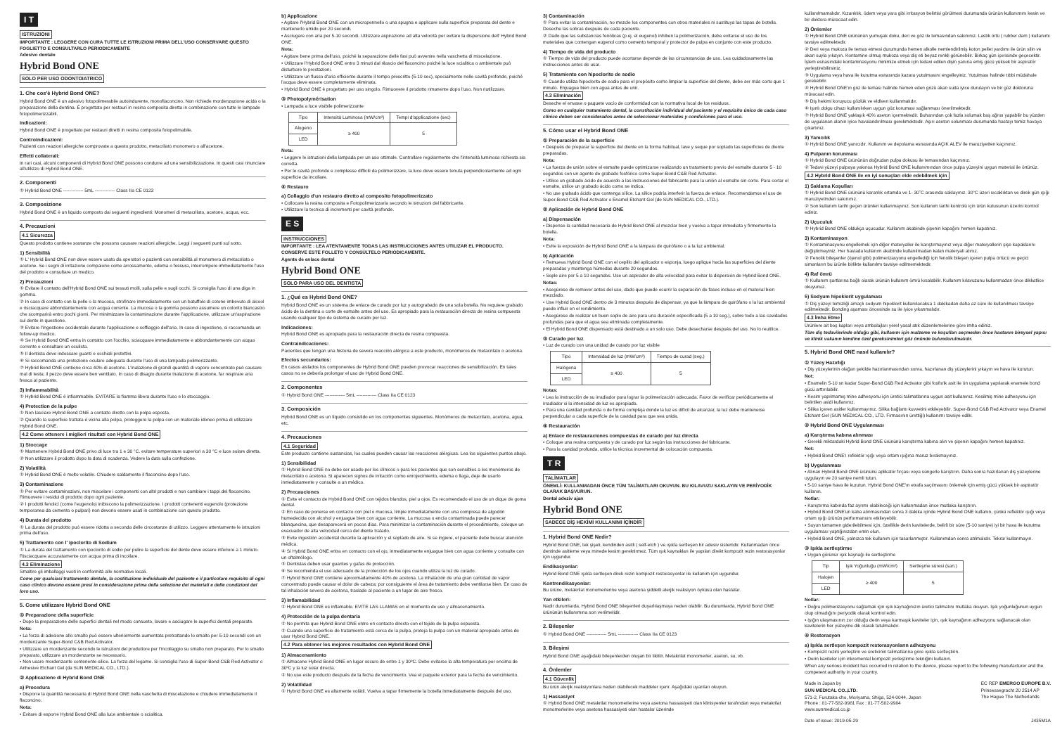I T
ISTRUZIONI
IMPORTANTE : LEGGERE CON CURA TUTTE LE ISTRUZIONI PRIMA DELL'USO CONSERVARE QUESTO FOGLIETTO E CONSULTARLO PERIODICAMENTE
Adesivo dentale
Hybrid Bond ONE
SOLO PER USO ODONTOIATRICO
1. Che cos'è Hybrid Bond ONE?
Hybrid Bond ONE è un adesivo fotopolimerabile autoindurente, monoflaconcino. Non richiede mordenzazione acida o la preparazione della dentina. È progettato per restauri in resina composita diretta in combinazione con tutte le lampade fotopolimerizzabili.
Indicazioni:
Hybrid Bond ONE è progettato per restauri diretti in resina composita fotopolimabile.
Controindicazioni:
Pazienti con reazioni allergiche comprovate a questo prodotto, metacrilato monomero o all'acetone.
Effetti collaterali:
In rari casi, alcuni componenti di Hybrid Bond ONE possono condurre ad una sensibilizzazione. In questi casi rinunciare all'utilizzo di Hybrid Bond ONE.
2. Componenti
① Hybrid Bond ONE ------------- 5mL ------------- Class IIa CE 0123
3. Composizione
Hybrid Bond ONE è un liquido composto dai seguenti ingredienti: Monomeri di metacrilato, acetone, acqua, ecc.
4. Precauzioni
4.1 Sicurezza
Questo prodotto contiene sostanze che possono causare reazioni allergiche. Leggi i seguenti punti sul sotto.
1) Sensibilità
① L' Hybrid Bond ONE non deve essere usato da operatori o pazienti con sensibilità al monomero di metacrilato o acetone. Se i segni di irritazione compaiono come arrossamento, edema o fessura, interrompere immediatamente l'uso del prodotto e consultare un medico.
2) Precauzioni
① Evitare il contatto dell'Hybrid Bond ONE sui tessuti molli, sulla pelle e sugli occhi. Si consiglia l'uso di una diga in gomma.
② In caso di contatto con la pelle o la mucosa, strofinare immediatamente con un batuffolo di cotone imbevuto di alcool e risciacquare abbondantemente con acqua corrente. La mucosa o la gomma possono assumere un colorito biancastro che scomparirà entro pochi giorni. Per minimizzare la contaminazione durante l'applicazione, utilizzare un'aspirazione sul dente in questione.
③ Evitare l'ingestione accidentale durante l'applicazione e soffiaggio dell'aria. In caso di ingestione, si raccomanda un follow-up medico.
④ Se Hybrid Bond ONE entra in contatto con l'occhio, sciacquare immediatamente e abbondantemente con acqua corrente e consultare un oculista.
⑤ Il dentista deve indossare guanti e occhiali protettivi.
⑥ Si raccomanda una protezione oculare adeguata durante l'uso di una lampada polimerizzante.
⑦ Hybrid Bond ONE contiene circa 40% di acetone. L'inalazione di grandi quantità di vapore concentrato può causare mal di testa; il pezzo deve essere ben ventilato. In caso di disagio durante inalazione di acetone, far respirare aria fresca al paziente.
3) Infiammabilità
① Hybrid Bond ONE è infiammabile. EVITARE la fiamma libera durante l'uso e lo stoccaggio.
4) Protection de la pulpe
① Non lasciare Hybrid Bond ONE a contatto diretto con la polpa esposta.
② Quando la superficie trattata è vicina alla polpa, proteggere la polpa con un materiale idoneo prima di utilizzare Hybrid Bond ONE.
4.2 Come ottenere i migliori risultati con Hybrid Bond ONE
1) Stoccage
① Mantenere Hybrid Bond ONE privo di luce tra 1 e 30 °C. evitare temperature superiori a 30 °C e luce solare diretta.
② Non utilizzare il prodotto dopo la data di scadenza. Vedere la data sulla confezione.
2) Volatilità
① Hybrid Bond ONE è molto volatile. Chiudere saldamente il flaconcino dopo l'uso.
3) Contaminazione
① Per evitare contaminazioni, non miscelare i componenti con altri prodotti e non cambiare i tappi del flaconcino. Rimuovere i residui di prodotto dopo ogni paziente.
② I prodotti fenolici (come l'eugenolo) inibiscono la polimerizzazione. I prodotti contenenti eugenolo (protezione temporanea da cemento o pulpari) non devono essere usati in combinazione con questo prodotto.
4) Durata del prodotto
① La durata del prodotto può essere ridotta a seconda delle circostanze di utilizzo. Leggere attentamente le istruzioni prima dell'uso.
5) Trattamento con l' ipoclorito di Sodium
① La durata del trattamento con ipoclorito di sodio per pulire la superficie del dente deve essere inferiore a 1 minuto. Risciacquare accuratamente con acqua prima di incollare.
4.3 Eliminazione
Smaltire gli imballaggi vuoti in conformità alle normative locali.
Come per qualsiasi trattamento dentale, la costituzione individuale del paziente e il particolare requisito di ogni caso clinico devono essere presi in considerazione prima della selezione dei materiali e delle condizioni del loro uso.
5. Come utilizzare Hybrid Bond ONE
① Preparazione della superficie
• Dopo la preparazione delle superfici dentali nel modo consueto, lavare e asciugare le superfici dentali preparate.
Nota:
• La forza di adesione allo smalto può essere ulteriormente aumentata pretrattando lo smalto per 5-10 secondi con un mordenzante Super-Bond C&B Red Activator.
• Utilizzare un mordenzante secondo le istruzioni del produttore per l'incollaggio su smalto non preparato. Per lo smalto preparato, utilizzare un mordenzante se necessario.
• Non usare mordenzante contenente silice. La forza del legame. Si consiglia l'uso di Super-Bond C&B Red Activator o Anhesive Etchant Gel (da SUN MEDICAL CO., LTD.).
② Applicazione di Hybrid Bond ONE
a) Procedura
• Disporre la quantità necessaria di Hybrid Bond ONE nella vaschetta di miscelazione e chiudere immediatamente il flaconcino.
Nota:
• Evitare di esporre Hybrid Bond ONE alla luce ambientale o scialitica.
b) Applicazione
• Agitare l'Hybrid Bond ONE con un micropennello o una spugna e applicare sulla superficie preparata del dente e mantenerlo umido per 20 secondi.
• Asciugare con aria per 5-10 secondi. Utilizzare aspirazione ad alta velocità per evitare la dispersione dell' Hybrid Bond ONE.
Nota:
• Agitare bene prima dell'uso, poiché la separazione delle fasi può avvenire nella vaschetta di miscelazione.
• Utilizzare l'Hybrid Bond ONE entro 3 minuti dal rilascio del flaconcino poiché la luce scialitica o ambientale può disturbare le prestazioni.
• Utilizzare un flusso d'aria efficiente durante il tempo prescritto (5-10 sec), specialmente nelle cavità profonde, poiché l'acqua deve essere completamente eliminata.
• Hybrid Bond ONE è progettato per uso singolo. Rimuovere il prodotto rimanente dopo l'uso. Non riutilizzare.
③ Photopolymérisation
• Lampada a luce visibile polimerizzante
| Tipo | Intensità Luminosa (mW/cm²) | Tempi d'applicazione (sec) |
| --- | --- | --- |
| Alogeno | ≥ 400 | 5 |
| LED | | |
Nota:
• Leggere le istruzioni della lampada per un uso ottimale. Controllare regolarmente che l'intensità luminosa richiesta sia corretta.
• Per le cavità profonde e complesse difficili da polimerizzare, la luce deve essere tenuta perpendicolarmente ad ogni superficie da incollare.
④ Restauro
a) Collaggio d'un restauro diretto al composito fotopolimerizzato
• Collocare la resina composita e Fotopolimerizzarla secondo le istruzioni del fabbricante.
• Utilizzare la tecnica di incrementi per cavità profonde.
E S
INSTRUCCIONES
IMPORTANTE : LEA ATENTAMENTE TODAS LAS INSTRUCCIONES ANTES UTILIZAR EL PRODUCTO. CONSERVE ESTE FOLLETO Y CONSÚLTELO PERIÓDICAMENTE.
Agente de enlace dental
Hybrid Bond ONE
SOLO PARA USO DEL DENTISTA
1. ¿Qué es Hybrid Bond ONE?
Hybrid Bond ONE es un sistema de enlace de curado por luz y autograbado de una sola botella. No requiere grabado ácido de la dentina o corte de esmalte antes del uso. Es apropiado para la restauración directa de resina compuesta usando cualquier tipo de sistema de curado por luz.
Indicaciones:
Hybrid Bond ONE es apropiado para la restauración directa de resina compuesta.
Contraindicaciones:
Pacientes que tengan una historia de severa reacción alérgica a este producto, monómeros de metacrilato o acetona.
Efectos secundarios:
En casos aislados los componentes de Hybrid Bond ONE pueden provocar reacciones de sensibilización. En tales casos no se debería prolongar el uso de Hybrid Bond ONE.
2. Componentes
① Hybrid Bond ONE ------------- 5mL ------------- Class IIa CE 0123
3. Composición
Hybrid Bond ONE es un líquido consistido en los componentes siguientes. Monómeros de metacrilato, acetona, agua, etc.
4. Precauciones
4.1 Seguridad
Este producto contiene sustancias, los cuales pueden causar las reacciones alérgicas. Lea los siguientes puntos abajo.
1) Sensibilidad
① Hybrid Bond ONE no debe ser usado por los clínicos o para los pacientes que son sensibles a los monómeros de metacrilato o acetona. Si aparecen signos de irritación como enrojecimiento, edema o llaga, deje de usarlo inmediatamente y consulte a un médico.
2) Precauciones
① Evite el contacto de Hybrid Bond ONE con tejidos blandos, piel u ojos. Es recomendado el uso de un dique de goma dental.
② En caso de ponerse en contacto con piel o mucosa, limpie inmediatamente con una compresa de algodón humedecida con alcohol y enjuague bien con agua corriente. La mucosa o encía contaminada puede parecer blanquecina, que desaparecerá en pocos días. Para minimizar la contaminación durante el procedimiento, coloque un evacuador de alta velocidad cerca del diente tratado.
③ Evite ingestión accidental durante la aplicación y el soplado de aire. Si se ingiere, el paciente debe buscar atención médica.
④ Si Hybrid Bond ONE entra en contacto con el ojo, inmediatamente enjuague bien con agua corriente y consulte con un oftalmólogo.
⑤ Dentistas deben usar guantes y gafas de protección.
⑥ Se recomienda el uso adecuado de la protección de los ojos cuando utiliza la luz de curado.
⑦ Hybrid Bond ONE contiene aproximadamente 40% de acetona. La inhalación de una gran cantidad de vapor concentrado puede causar el dolor de cabeza; por consiguiente el área de tratamiento debe ventilarse bien. En caso de tal inhalación severa de acetona, traslade al paciente a un lugar de aire fresco.
3) Inflamabilidad
① Hybrid Bond ONE es inflamable. EVITE LAS LLAMAS en el momento de uso y almacenamiento.
4) Protección de la pulpa dentaria
① No permita que Hybrid Bond ONE entre en contacto directo con el tejido de la pulpa expuesta.
② Cuando una superficie de tratamiento está cerca de la pulpa, proteja la pulpa con un material apropiado antes de usar Hybrid Bond ONE.
4.2 Para obtener los mejores resultados con Hybrid Bond ONE
1) Almacenamiento
① Almacene Hybrid Bond ONE en lugar oscuro de entre 1 y 30ºC. Debe evitarse la alta temperatura por encima de 30ºC y la luz solar directa.
② No use este producto después de la fecha de vencimiento. Vea el paquete exterior para la fecha de vencimiento.
2) Volatilidad
① Hybrid Bond ONE es altamente volátil. Vuelva a tapar firmemente la botella inmediatamente después del uso.
3) Contaminación
① Para evitar la contaminación, no mezcle los componentes con otros materiales ni sustituya las tapas de botella. Deseche las sobras después de cada paciente.
② Dado que las substancias fenólicas (p.ej. el eugenol) inhiben la polimerización, debe evitarse el uso de los materiales que contengan eugenol como cemento temporal y protector de pulpa en conjunto con este producto.
4) Tiempo de vida del producto
① Tiempo de vida del producto puede acortarse depende de las circunstancias de uso. Lea cuidadosamente las instrucciones antes de usar.
5) Tratamiento con hipoclorito de sodio
① Cuando utiliza hipoclorito de sodio para el propósito como limpiar la superficie del diente, debe ser más corto que 1 minuto. Enjuague bien con agua antes de unir.
4.3 Eliminación
Deseche el envase o paquete vacío de conformidad con la normativa local de los residuos.
Como en cualquier tratamiento dental, la constitución individual del paciente y el requisito único de cada caso clínico deben ser considerados antes de seleccionar materiales y condiciones para el uso.
5. Cómo usar el Hybrid Bond ONE
① Preparación de la superficie
• Después de preparar la superficie del diente en la forma habitual, lave y seque por soplado las superficies de diente preparadas.
Nota:
• La fuerza de unión sobre el esmalte puede optimizarse realizando un tratamiento previo del esmalte durante 5 - 10 segundos con un agente de grabado fosfórico como Super-Bond C&B Red Activator.
• Utilice un grabado ácido de acuerdo a las instrucciones del fabricante para la unión al esmalte sin corte. Para cortar el esmalte, utilice un grabado ácido como se indica.
• No use grabado ácido que contenga sílice. La sílice podría interferir la fuerza de enlace. Recomendamos el uso de Super-Bond C&B Red Activator o Enamel Etchant Gel (de SUN MEDICAL CO., LTD.).
② Aplicación de Hybrid Bond ONE
a) Dispensación
• Dispense la cantidad necesaria de Hybrid Bond ONE al mezclar bien y vuelva a tapar inmediata y firmemente la botella.
Nota:
• Evite la exposición de Hybrid Bond ONE a la lámpara de quirófano o a la luz ambiental.
b) Aplicación
• Remueva Hybrid Bond ONE con el cepillo del aplicador o esponja, luego aplique hacia las superficies del diente preparadas y mantenga húmedas durante 20 segundos.
• Sople aire por 5 a 10 segundos. Use un aspirador de alta velocidad para evitar la dispersión de Hybrid Bond ONE.
Notas:
• Asegúrese de remover antes del uso, dado que puede ocurrir la separación de fases incluso en el material bien mezclado.
• Use Hybrid Bond ONE dentro de 3 minutos después de dispensar, ya que la lámpara de quirófano o la luz ambiental puede influir en el rendimiento.
• Asegúrese de realizar un buen soplo de aire para una duración especificada (5 a 10 seg.), sobre todo a las cavidades profundas para que el agua sea eliminada completamente.
• El Hybrid Bond ONE dispensado está destinado a un solo uso. Debe desecharse después del uso. No lo reutilice.
③ Curado por luz
• Luz de curado con una unidad de curado por luz visible
| Tipo | Intensidad de luz (mW/cm²) | Tiempo de curad (seg.) |
| --- | --- | --- |
| Halógena | ≥ 400 | 5 |
| LED | | |
Notas:
• Lea la instrucción de su irradiador para lograr la polimerización adecuada. Favor de verificar periódicamente el irradiador si la intensidad de luz es apropiada.
• Para una cavidad profunda o de forma compleja donde la luz es difícil de alcanzar, la luz debe mantenerse perpendicular a cada superficie de la cavidad para que sea unida.
④ Restauración
a) Enlace de restauraciones compuestas de curado por luz directa
• Coloque una resina compuesta y de curado por luz según las instrucciones del fabricante.
• Para la cavidad profunda, utilice la técnica incremental de colocación compuesta.
T R
TALİMATLAR
ÖNEMLİ: KULLANMADAN ÖNCE TÜM TALİMATLARI OKUYUN. BU KILAVUZU SAKLAYIN VE PERİYODİK OLARAK BAŞVURUN.
Dental adeziv ajan
Hybrid Bond ONE
SADECE DİŞ HEKİMİ KULLANIMI İÇİNDİR
1. Hybrid Bond ONE Nedir?
Hybrid Bond ONE, tek şişeli, kendinden asitli ( self-etch ) ve ışıkla sertleşen bir adesiv sistemdir. Kullanmadan önce dentinde asitleme veya minede kesim gerektirmez. Tüm ışık kaynakları ile yapılan direkt kompozit rezin restorasyonlar için uygundur.
Endikasyonlar:
Hybrid Bond ONE ışıkla sertleşen direk rezin kompozit restorasyonlar ile kullanım için uygundur.
Kontrendikasyonlar:
Bu ürüne, metakrilat monomerlerine veya asetona şiddetli alerjik reaksiyon öyküsü olan hastalar.
Yan etkileri:
Nadir durumlarda, Hybrid Bond ONE bileşenleri duyarlılaşmaya neden olabilir. Bu durumlarda, Hybrid Bond ONE ürününün kullanımına son verilmelidir.
2. Bileşenler
① Hybrid Bond ONE ------------- 5mL ------------- Class IIa CE 0123
3. Bileşimi
Hybrid Bond ONE aşağıdaki bileşenlerden oluşan bir likittir. Metakrilat monomerler, aseton, su, vb.
4. Önlemler
4.1 Güvenlik
Bu ürün alerjik reaksiyonlara neden olabilecek maddeler içerir. Aşağıdaki uyarıları okuyun.
1) Hassasiyet
① Hybrid Bond ONE metakrilat monomerlerine veya asetona hassasiyeti olan klinisyenler tarafından veya metakrilat monomerlerine veya asetona hassasiyeti olan hastalar üzerinde
kullanılmamalıdır. Kızarıklık, ödem veya yara gibi irritasyon belirtisi görülmesi durumunda ürünün kullanımını kesin ve bir doktora müracaat edin.
2) Önlemler
① Hybrid Bond ONE ürününün yumuşak doku, deri ve göz ile temasından sakınınız. Lastik örtü ( rubber dam ) kullanımı tavsiye edilmektedir.
② Deri veya mukoza ile temas etmesi durumunda hemen alkolle nemlendirilmiş koton pellet yardımı ile ürün silin ve akan suyla yıkayın. Kontamine olmuş mukoza veya diş eti beyaz renkli görünebilir. Birkaç gün içerisinde geçecektir. İşlem esnasındaki kontaminasyonu minimize etmek için tedavi edilen dişin yanına emiş gücü yüksek bir aspiratör yerleştirebilirsiniz.
③ Uygulama veya hava ile kurutma esnasında kazara yutulmasını engelleyiniz. Yutulması halinde tıbbi müdahale gerekebilir.
④ Hybrid Bond ONE'ın göz ile teması halinde hemen eden gözü akan suda iyice durulayın ve bir göz doktoruna müracaat edin.
⑤ Diş hekimi koruyucu gözlük ve eldiven kullanmalıdır.
⑥ Işınlı dolgu cihazı kullanılırken uygun göz koruması sağlanması önerilmektedir.
⑦ Hybrid Bond ONE yaklaşık 40% aseton içermektedir. Buharından çok fazla solumak baş ağrısı yapabilir bu yüzden de uygulanan alanın iyice havalandırılması gerekmektedir. Aşırı aseton solunması durumunda hastayı temiz havaya çıkartınız.
3) Yanıcılık
① Hybrid Bond ONE yanıcıdır. Kullanım ve depolama esnasında AÇIK ALEV ile maruziyetten kaçınınız.
4) Pulpanın korunması
① Hybrid Bond ONE ürününün doğrudan pulpa dokusu ile temasından kaçınınız.
② Tedavi yüzeyi pulpaya yakınsa Hybrid Bond ONE kullanımından önce pulpa yüzeyini uygun material ile örtünüz.
4.2 Hybrid Bond ONE ile en iyi sonuçları elde edebilmek için
1) Saklama Koşulları
① Hybrid Bond ONE ürününü karanlık ortamda ve 1- 30˚C arasında saklayınız. 30°C üzeri sıcaklıktan ve direk gün ışığı maruziyetinden sakınınız.
② Son kullanım tarihi geçen ürünleri kullanmayınız. Son kullanım tarihi kontrolü için ürün kutusunun üzerini kontrol ediniz.
2) Uçuculuk
① Hybrid Bond ONE oldukça uçucudur. Kullanım akabinde şişenin kapağını hemen kapatınız.
3) Kontaminasyon
① Kontaminasyonu engellemek için diğer materyaller ile karıştırmayınız veya diğer materyallerin şişe kapaklarını değiştirmeyiniz. Her hastada kullanım akabinde kullanılmadan kalan materyali atınız.
② Fenolik bileşenler (öjenol gibi) polimerizasyonu engellediği için fenolik bileşen içeren pulpa örtücü ve geçici simanların bu ürünle birlikte kullanılmı tavsiye edilmemektedir.
4) Raf ömrü
① Kullanım şartlarına bağlı olarak ürünün kullanım ömrü kısalabilir. Kullanım kılavuzunu kullanmadan önce dikkatlice okuyunuz.
5) Sodyum hipoklorit uygulaması
① Diş yüzeyi temizliği amaçlı sodyum hipoklorit kullanılacaksa 1 dakikadan daha az süre ile kullanılması tavsiye edilmektedir. Bonding aşaması öncesinde su ile iyice yıkanmalıdır.
4.3 İmha Etme
Ürünlere ait boş kapları veya ambalajları yerel yasal atık düzenlemelerine göre imha ediniz.
Tüm diş tedavilerinde olduğu gibi, kullanım için malzeme ve koşulları seçmeden önce hastanın bireysel yapısı ve klinik vakanın kendine özel gereksinimleri göz önünde bulundurulmalıdır.
5. Hybrid Bond ONE nasıl kullanılır?
① Yüzey Hazırlığı
• Diş yüzeylerinin olağan şekilde hazırlanmasından sonra, hazırlanan diş yüzeylerini yıkayın ve hava ile kurutun.
Not:
• Enamelin 5-10 sn kadar Super-Bond C&B Red Activator gibi fosforik asit ile ön uygulama yapılarak enamele bond gücü arttırılabilir.
• Kesim yapılmamış mine adhesyonu için üretici talimatlarına uygun asit kullanınız. Kesilmiş mine adhesyonu için belirtilen asidi kullanınız.
• Silika içeren asitler kullanmayınız. Silika bağlantı kuvvetini etkileyebilir. Super-Bond C&B Red Activator veya Enamel Etchant Gel (SUN MEDICAL CO., LTD. Firmasının ürettiği) kullanımı tavsiye edilir.
② Hybrid Bond ONE Uygulanması
a) Karıştırma kabına alınması
• Gerekli miktardaki Hybrid Bond ONE ürününü karıştırma kabına alın ve şişenin kapağını hemen kapatınız.
Not:
• Hybrid Bond ONE'ı reflektör ışığı veya ortam ışığına maruz bırakmayınız.
b) Uygulanması
• Alınan Hybrid Bond ONE ürününü aplikatör fırçası veya süngerle karıştırın. Daha sonra hazırlanan diş yüzeylerine uygulayın ve 20 saniye nemli tutun.
• 5-10 saniye hava ile kurutun. Hybrid Bond ONE'ın etrafa saçılmasını önlemek için emiş gücü yüksek bir aspiratör kullanın.
Notlar:
• Karıştırma kabında faz ayrımı olabileceği için kullanmadan önce mutlaka karıştırın.
• Hybrid Bond ONE'un kaba alınmasından sonra 3 dakika içinde Hybrid Bond ONE kullanın, çünkü reflektör ışığı veya ortam ışığı ürünün performansını etkileyebilir.
• Suyun tamamen giderilebilmesi için, özellikle derin kavitelerde, belirli bir süre (5-10 saniye) iyi bir hava ile kurutma uygulaması yaptığınızdan emin olun.
• Hybrid Bond ONE, yalnızca tek kullanım için tasarlanmıştır. Kullanımdan sonra atılmalıdır. Tekrar kullanmayın.
③ Işıkla sertleştirme
• Uygun görünür ışık kaynağı ile sertleştirme
| Tip | Işık Yoğunluğu (mW/cm²) | Sertleşme süresi (san.) |
| --- | --- | --- |
| Halojen | ≥ 400 | 5 |
| LED | | |
Notlar:
• Doğru polimerizasyonu sağlamak için ışık kaynağınızın üretici talimatını mutlaka okuyun. Işık yoğunluğunun uygun olup olmadığını periyodik olarak kontrol edin.
• Işığın ulaşmasının zor olduğu derin veya karmaşık kaviteler için, ışık kaynağının adhezyonu sağlanacak olan kavitelerin her yüzeyine dik olarak tutulmalıdır.
④ Restorasyon
a) Işıkla sertleşen kompozit restorasyonların adhezyonu
• Kompozit rezini yerleştirin ve üreticinin talimatlarına göre ışıkla sertleştirin.
• Derin kaviteler için inkremental kompozit yerleştirme tekniğini kullanın.
When any serious incident has occurred in relation to the device, please report to the following manufacturer and the competent authority in your country.
Made in Japan by
SUN MEDICAL CO.,LTD.
571-2, Furutaka-cho, Moriyama, Shiga, 524-0044, Japan
Phone : 81-77-582-9981 Fax : 81-77-582-9984
www.sunmedical.co.jp
EC REP EMERGO EUROPE B.V.
Prinsessegracht 20 2514 AP
The Hague The Netherlands
Date of issue: 2019-05-29 J435M1A